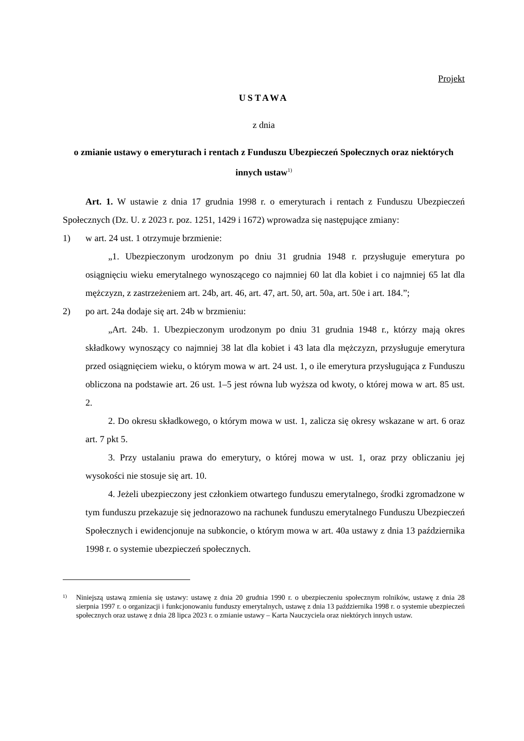Projekt
USTAWA
z dnia
o zmianie ustawy o emeryturach i rentach z Funduszu Ubezpieczeń Społecznych oraz niektórych innych ustaw<sup>1)</sup>
Art. 1. W ustawie z dnia 17 grudnia 1998 r. o emeryturach i rentach z Funduszu Ubezpieczeń Społecznych (Dz. U. z 2023 r. poz. 1251, 1429 i 1672) wprowadza się następujące zmiany:
1) w art. 24 ust. 1 otrzymuje brzmienie:
„1. Ubezpieczonym urodzonym po dniu 31 grudnia 1948 r. przysługuje emerytura po osiągnięciu wieku emerytalnego wynoszącego co najmniej 60 lat dla kobiet i co najmniej 65 lat dla mężczyzn, z zastrzeżeniem art. 24b, art. 46, art. 47, art. 50, art. 50a, art. 50e i art. 184.”;
2) po art. 24a dodaje się art. 24b w brzmieniu:
„Art. 24b. 1. Ubezpieczonym urodzonym po dniu 31 grudnia 1948 r., którzy mają okres składkowy wynoszący co najmniej 38 lat dla kobiet i 43 lata dla mężczyzn, przysługuje emerytura przed osiągnięciem wieku, o którym mowa w art. 24 ust. 1, o ile emerytura przysługująca z Funduszu obliczona na podstawie art. 26 ust. 1–5 jest równa lub wyższa od kwoty, o której mowa w art. 85 ust. 2.
2. Do okresu składkowego, o którym mowa w ust. 1, zalicza się okresy wskazane w art. 6 oraz art. 7 pkt 5.
3. Przy ustalaniu prawa do emerytury, o której mowa w ust. 1, oraz przy obliczaniu jej wysokości nie stosuje się art. 10.
4. Jeżeli ubezpieczony jest członkiem otwartego funduszu emerytalnego, środki zgromadzone w tym funduszu przekazuje się jednorazowo na rachunek funduszu emerytalnego Funduszu Ubezpieczeń Społecznych i ewidencjonuje na subkoncie, o którym mowa w art. 40a ustawy z dnia 13 października 1998 r. o systemie ubezpieczeń społecznych.
1) Niniejszą ustawą zmienia się ustawy: ustawę z dnia 20 grudnia 1990 r. o ubezpieczeniu społecznym rolników, ustawę z dnia 28 sierpnia 1997 r. o organizacji i funkcjonowaniu funduszy emerytalnych, ustawę z dnia 13 października 1998 r. o systemie ubezpieczeń społecznych oraz ustawę z dnia 28 lipca 2023 r. o zmianie ustawy – Karta Nauczyciela oraz niektórych innych ustaw.